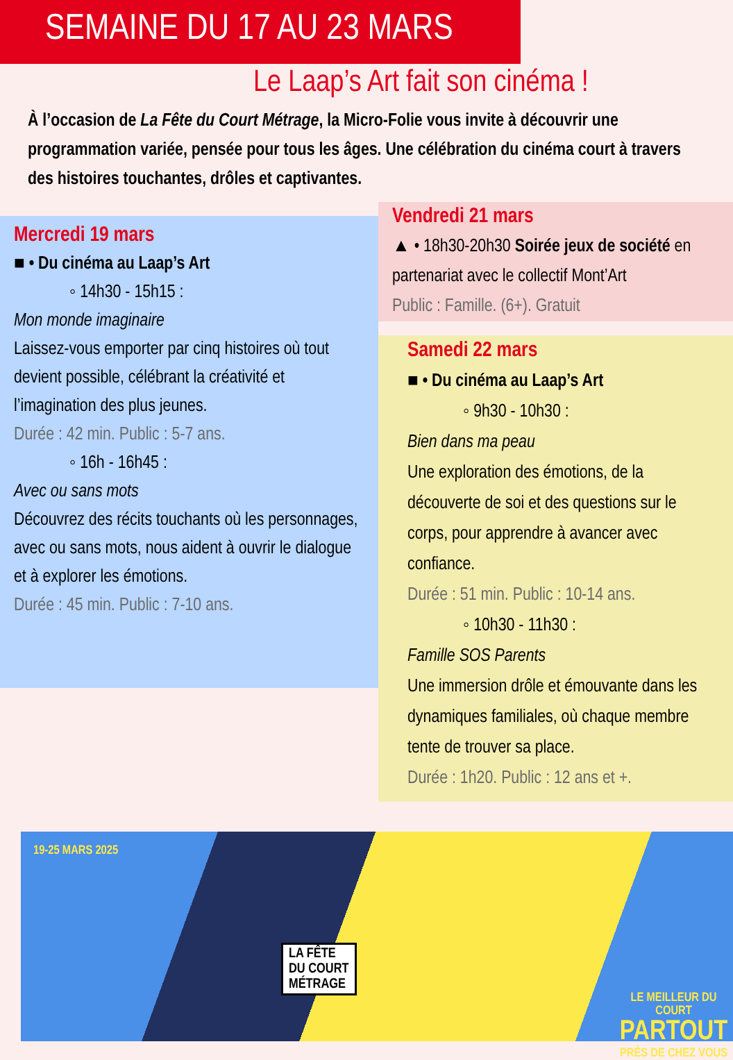SEMAINE DU 17 AU 23 MARS
Le Laap’s Art fait son cinéma !
À l’occasion de La Fête du Court Métrage, la Micro-Folie vous invite à découvrir une programmation variée, pensée pour tous les âges. Une célébration du cinéma court à travers des histoires touchantes, drôles et captivantes.
Mercredi 19 mars
■ • Du cinéma au Laap’s Art
◦ 14h30 - 15h15 :
Mon monde imaginaire
Laissez-vous emporter par cinq histoires où tout devient possible, célébrant la créativité et l’imagination des plus jeunes.
Durée : 42 min. Public : 5-7 ans.
◦ 16h - 16h45 :
Avec ou sans mots
Découvrez des récits touchants où les personnages, avec ou sans mots, nous aident à ouvrir le dialogue et à explorer les émotions.
Durée : 45 min. Public : 7-10 ans.
Vendredi 21 mars
▲ • 18h30-20h30 Soirée jeux de société en partenariat avec le collectif Mont’Art
Public : Famille. (6+). Gratuit
Samedi 22 mars
■ • Du cinéma au Laap’s Art
◦ 9h30 - 10h30 :
Bien dans ma peau
Une exploration des émotions, de la découverte de soi et des questions sur le corps, pour apprendre à avancer avec confiance.
Durée : 51 min. Public : 10-14 ans.
◦ 10h30 - 11h30 :
Famille SOS Parents
Une immersion drôle et émouvante dans les dynamiques familiales, où chaque membre tente de trouver sa place.
Durée : 1h20. Public : 12 ans et +.
19-25 MARS 2025
LA FÊTE
DU COURT
MÉTRAGE
LE MEILLEUR DU COURT
PARTOUT
PRÈS DE CHEZ VOUS